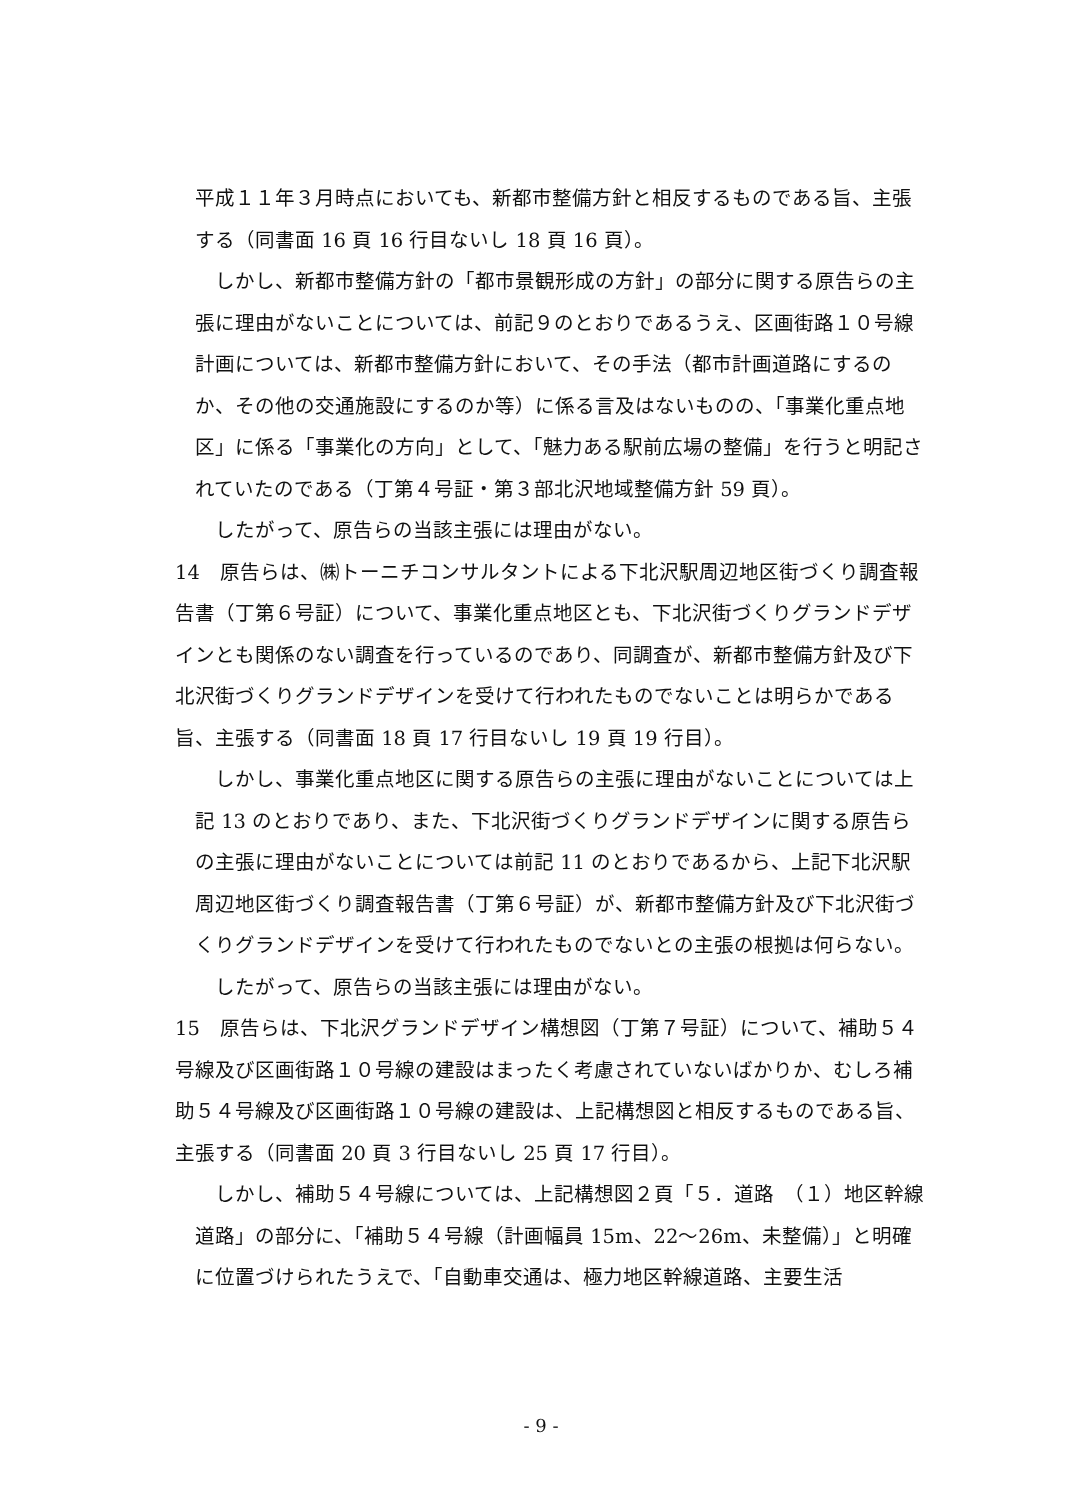平成１１年３月時点においても、新都市整備方針と相反するものである旨、主張する（同書面 16 頁 16 行目ないし 18 頁 16 頁）。
しかし、新都市整備方針の「都市景観形成の方針」の部分に関する原告らの主張に理由がないことについては、前記９のとおりであるうえ、区画街路１０号線計画については、新都市整備方針において、その手法（都市計画道路にするのか、その他の交通施設にするのか等）に係る言及はないものの、「事業化重点地区」に係る「事業化の方向」として、「魅力ある駅前広場の整備」を行うと明記されていたのである（丁第４号証・第３部北沢地域整備方針 59 頁）。
したがって、原告らの当該主張には理由がない。
14　原告らは、㈱トーニチコンサルタントによる下北沢駅周辺地区街づくり調査報告書（丁第６号証）について、事業化重点地区とも、下北沢街づくりグランドデザインとも関係のない調査を行っているのであり、同調査が、新都市整備方針及び下北沢街づくりグランドデザインを受けて行われたものでないことは明らかである旨、主張する（同書面 18 頁 17 行目ないし 19 頁 19 行目）。
しかし、事業化重点地区に関する原告らの主張に理由がないことについては上記 13 のとおりであり、また、下北沢街づくりグランドデザインに関する原告らの主張に理由がないことについては前記 11 のとおりであるから、上記下北沢駅周辺地区街づくり調査報告書（丁第６号証）が、新都市整備方針及び下北沢街づくりグランドデザインを受けて行われたものでないとの主張の根拠は何らない。
したがって、原告らの当該主張には理由がない。
15　原告らは、下北沢グランドデザイン構想図（丁第７号証）について、補助５４号線及び区画街路１０号線の建設はまったく考慮されていないばかりか、むしろ補助５４号線及び区画街路１０号線の建設は、上記構想図と相反するものである旨、主張する（同書面 20 頁 3 行目ないし 25 頁 17 行目）。
しかし、補助５４号線については、上記構想図２頁「５．道路　（１）地区幹線道路」の部分に、「補助５４号線（計画幅員 15m、22～26m、未整備）」と明確に位置づけられたうえで、「自動車交通は、極力地区幹線道路、主要生活
- 9 -